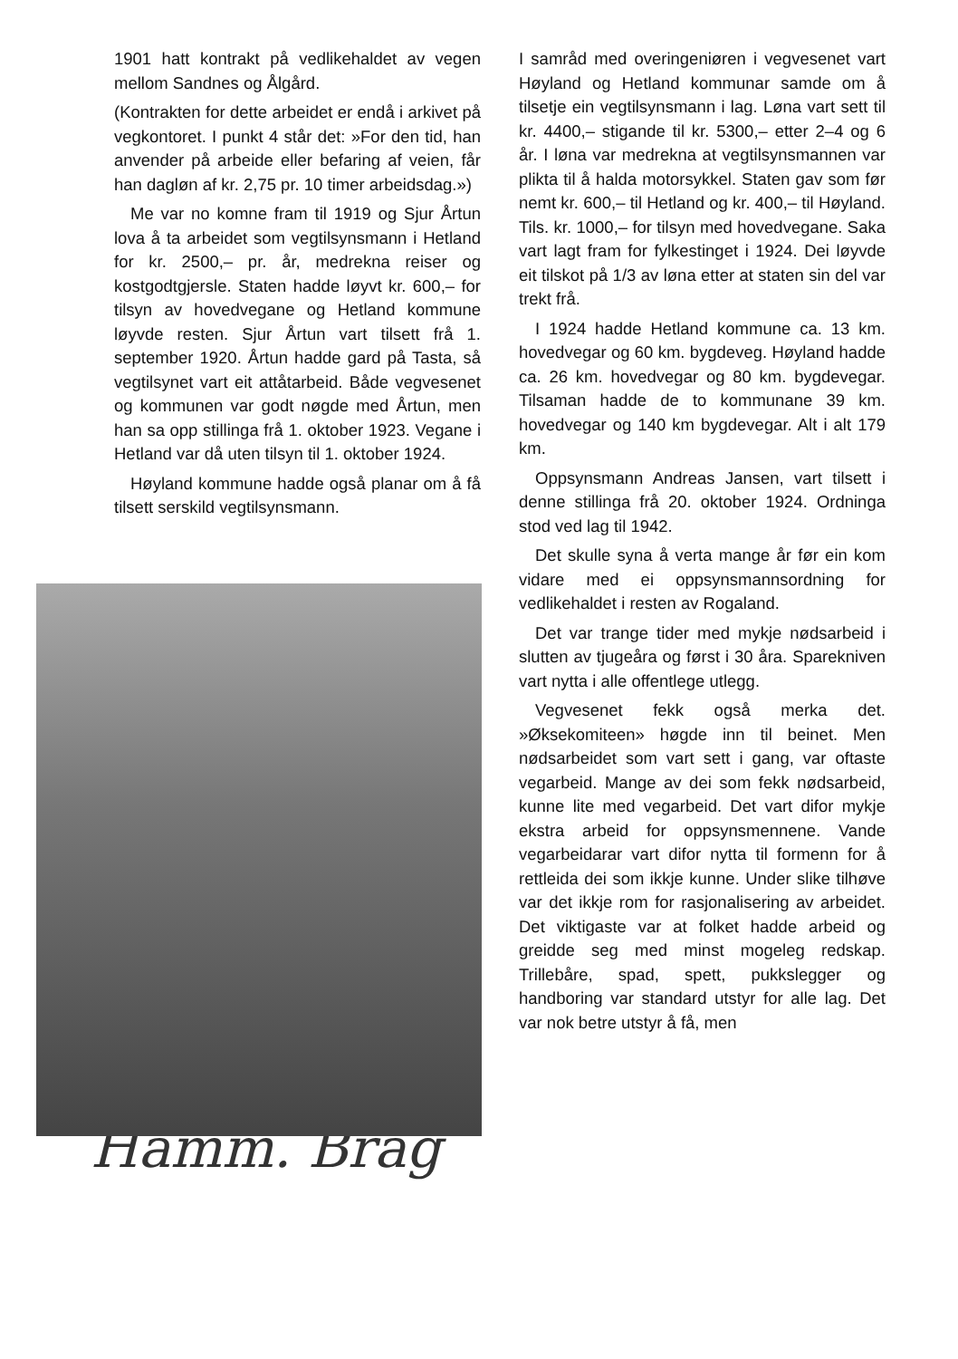1901 hatt kontrakt på vedlikehaldet av vegen mellom Sandnes og Ålgård.
(Kontrakten for dette arbeidet er endå i arkivet på vegkontoret. I punkt 4 står det: »For den tid, han anvender på arbeide eller befaring af veien, får han dagløn af kr. 2,75 pr. 10 timer arbeidsdag.»)
Me var no komne fram til 1919 og Sjur Årtun lova å ta arbeidet som vegtilsynsmann i Hetland for kr. 2500,– pr. år, medrekna reiser og kostgodtgjersle. Staten hadde løyvt kr. 600,– for tilsyn av hovedvegane og Hetland kommune løyvde resten. Sjur Årtun vart tilsett frå 1. september 1920. Årtun hadde gard på Tasta, så vegtilsynet vart eit attåtarbeid. Både vegvesenet og kommunen var godt nøgde med Årtun, men han sa opp stillinga frå 1. oktober 1923. Vegane i Hetland var då uten tilsyn til 1. oktober 1924.
Høyland kommune hadde også planar om å få tilsett serskild vegtilsynsmann.
Hamm. Brag
I samråd med overingeniøren i vegvesenet vart Høyland og Hetland kommunar samde om å tilsetje ein vegtilsynsmann i lag. Løna vart sett til kr. 4400,– stigande til kr. 5300,– etter 2–4 og 6 år. I løna var medrekna at vegtilsynsmannen var plikta til å halda motorsykkel. Staten gav som før nemt kr. 600,– til Hetland og kr. 400,– til Høyland. Tils. kr. 1000,– for tilsyn med hovedvegane. Saka vart lagt fram for fylkestinget i 1924. Dei løyvde eit tilskot på 1/3 av løna etter at staten sin del var trekt frå.
I 1924 hadde Hetland kommune ca. 13 km. hovedvegar og 60 km. bygdeveg. Høyland hadde ca. 26 km. hovedvegar og 80 km. bygdevegar. Tilsaman hadde de to kommunane 39 km. hovedvegar og 140 km bygdevegar. Alt i alt 179 km.
Oppsynsmann Andreas Jansen, vart tilsett i denne stillinga frå 20. oktober 1924. Ordninga stod ved lag til 1942.
Det skulle syna å verta mange år før ein kom vidare med ei oppsynsmannsordning for vedlikehaldet i resten av Rogaland.
Det var trange tider med mykje nødsarbeid i slutten av tjugeåra og først i 30 åra. Sparekniven vart nytta i alle offentlege utlegg.
Vegvesenet fekk også merka det. »Øksekomiteen» høgde inn til beinet. Men nødsarbeidet som vart sett i gang, var oftaste vegarbeid. Mange av dei som fekk nødsarbeid, kunne lite med vegarbeid. Det vart difor mykje ekstra arbeid for oppsynsmennene. Vande vegarbeidarar vart difor nytta til formenn for å rettleida dei som ikkje kunne. Under slike tilhøve var det ikkje rom for rasjonalisering av arbeidet. Det viktigaste var at folket hadde arbeid og greidde seg med minst mogeleg redskap. Trillebåre, spad, spett, pukkslegger og handboring var standard utstyr for alle lag. Det var nok betre utstyr å få, men